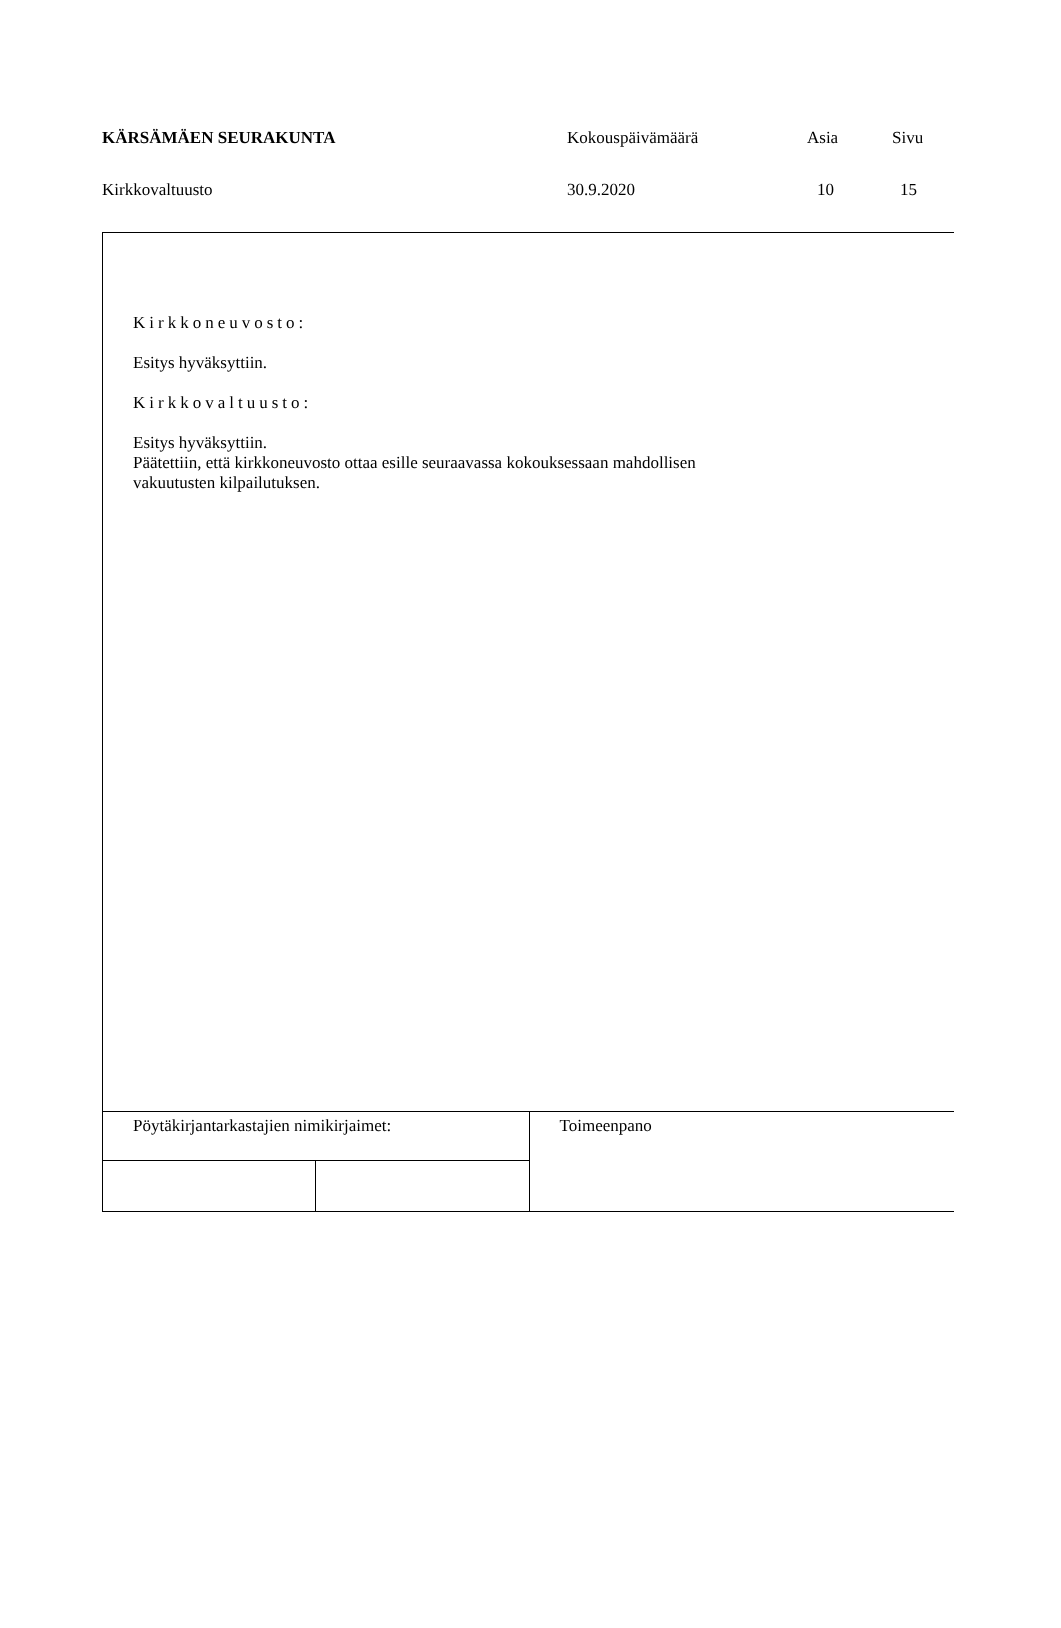| KÄRSÄMÄEN SEURAKUNTA | Kokouspäivämäärä | Asia | Sivu |
| Kirkkovaltuusto | 30.9.2020 | 10 | 15 |
Kirkkoneuvosto:
Esitys hyväksyttiin.
Kirkkovaltuusto:
Esitys hyväksyttiin.
Päätettiin, että kirkkoneuvosto ottaa esille seuraavassa kokouksessaan mahdollisen
vakuutusten kilpailutuksen.
| Pöytäkirjantarkastajien nimikirjaimet: | | Toimeenpano |